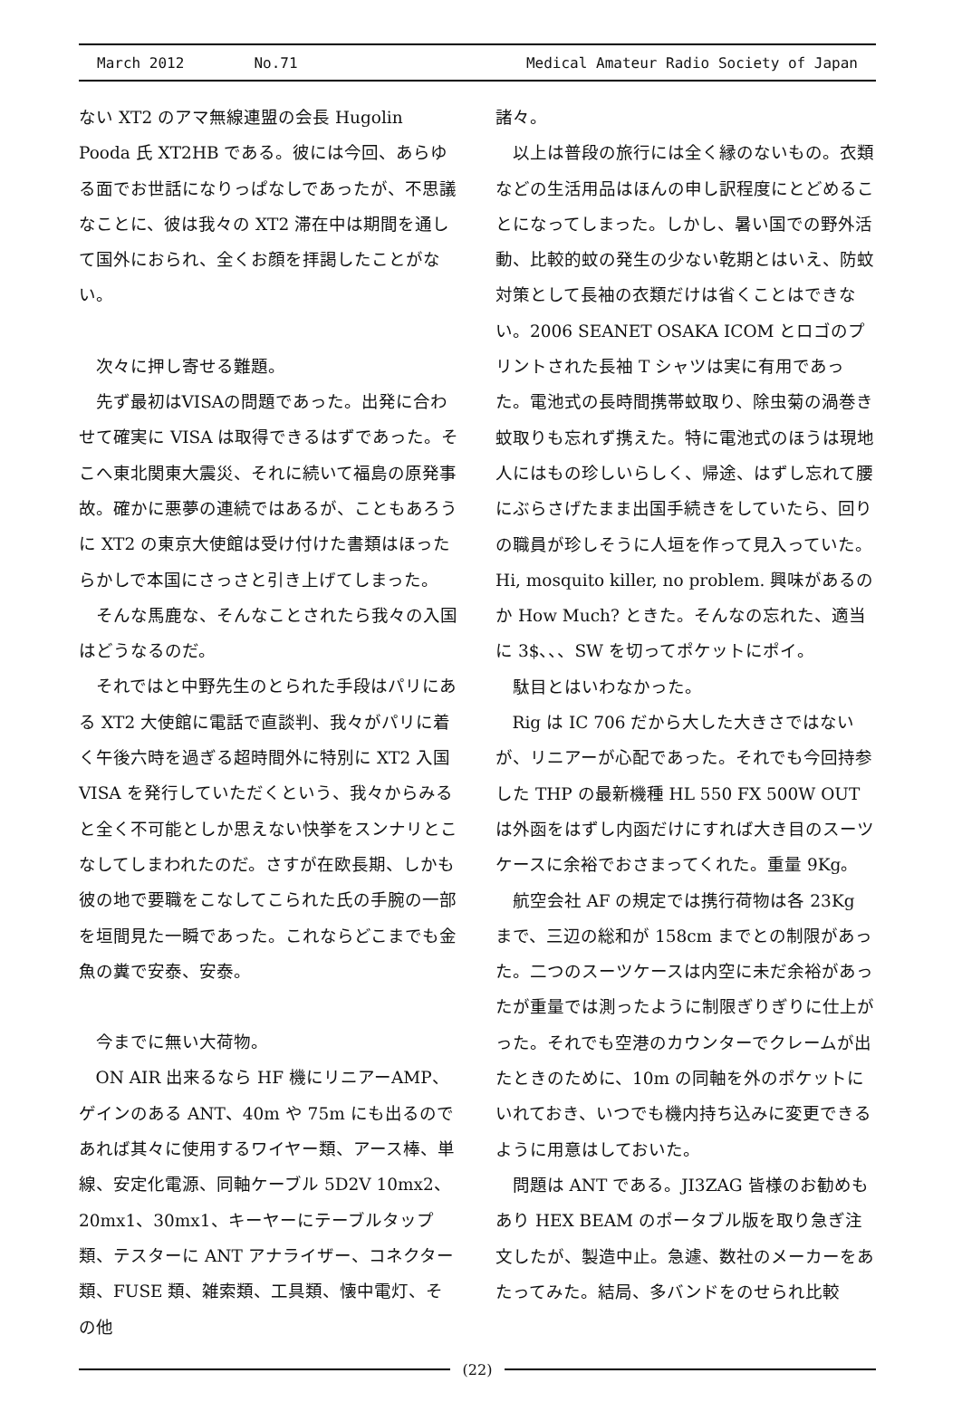March 2012 No.71
Medical Amateur Radio Society of Japan
ない XT2 のアマ無線連盟の会長 Hugolin Pooda 氏 XT2HB である。彼には今回、あらゆる面でお世話になりっぱなしであったが、不思議なことに、彼は我々の XT2 滞在中は期間を通して国外におられ、全くお顔を拝謁したことがない。
次々に押し寄せる難題。
先ず最初はVISAの問題であった。出発に合わせて確実に VISA は取得できるはずであった。そこへ東北関東大震災、それに続いて福島の原発事故。確かに悪夢の連続ではあるが、こともあろうに XT2 の東京大使館は受け付けた書類はほったらかしで本国にさっさと引き上げてしまった。
そんな馬鹿な、そんなことされたら我々の入国はどうなるのだ。
それではと中野先生のとられた手段はパリにある XT2 大使館に電話で直談判、我々がパリに着く午後六時を過ぎる超時間外に特別に XT2 入国 VISA を発行していただくという、我々からみると全く不可能としか思えない快挙をスンナリとこなしてしまわれたのだ。さすが在欧長期、しかも彼の地で要職をこなしてこられた氏の手腕の一部を垣間見た一瞬であった。これならどこまでも金魚の糞で安泰、安泰。
今までに無い大荷物。
ON AIR 出来るなら HF 機にリニアーAMP、ゲインのある ANT、40m や 75m にも出るのであれば其々に使用するワイヤー類、アース棒、単線、安定化電源、同軸ケーブル 5D2V 10mx2、20mx1、30mx1、キーヤーにテーブルタップ類、テスターに ANT アナライザー、コネクター類、FUSE 類、雑索類、工具類、懐中電灯、その他
諸々。
以上は普段の旅行には全く縁のないもの。衣類などの生活用品はほんの申し訳程度にとどめることになってしまった。しかし、暑い国での野外活動、比較的蚊の発生の少ない乾期とはいえ、防蚊対策として長袖の衣類だけは省くことはできない。2006 SEANET OSAKA ICOM とロゴのプリントされた長袖 T シャツは実に有用であった。電池式の長時間携帯蚊取り、除虫菊の渦巻き蚊取りも忘れず携えた。特に電池式のほうは現地人にはもの珍しいらしく、帰途、はずし忘れて腰にぶらさげたまま出国手続きをしていたら、回りの職員が珍しそうに人垣を作って見入っていた。Hi, mosquito killer, no problem. 興味があるのか How Much? ときた。そんなの忘れた、適当に 3$、、、SW を切ってポケットにポイ。
駄目とはいわなかった。
Rig は IC 706 だから大した大きさではないが、リニアーが心配であった。それでも今回持参した THP の最新機種 HL 550 FX 500W OUT は外函をはずし内函だけにすれば大き目のスーツケースに余裕でおさまってくれた。重量 9Kg。
航空会社 AF の規定では携行荷物は各 23Kg まで、三辺の総和が 158cm までとの制限があった。二つのスーツケースは内空に未だ余裕があったが重量では測ったように制限ぎりぎりに仕上がった。それでも空港のカウンターでクレームが出たときのために、10m の同軸を外のポケットにいれておき、いつでも機内持ち込みに変更できるように用意はしておいた。
問題は ANT である。JI3ZAG 皆様のお勧めもあり HEX BEAM のポータブル版を取り急ぎ注文したが、製造中止。急遽、数社のメーカーをあたってみた。結局、多バンドをのせられ比較
(22)